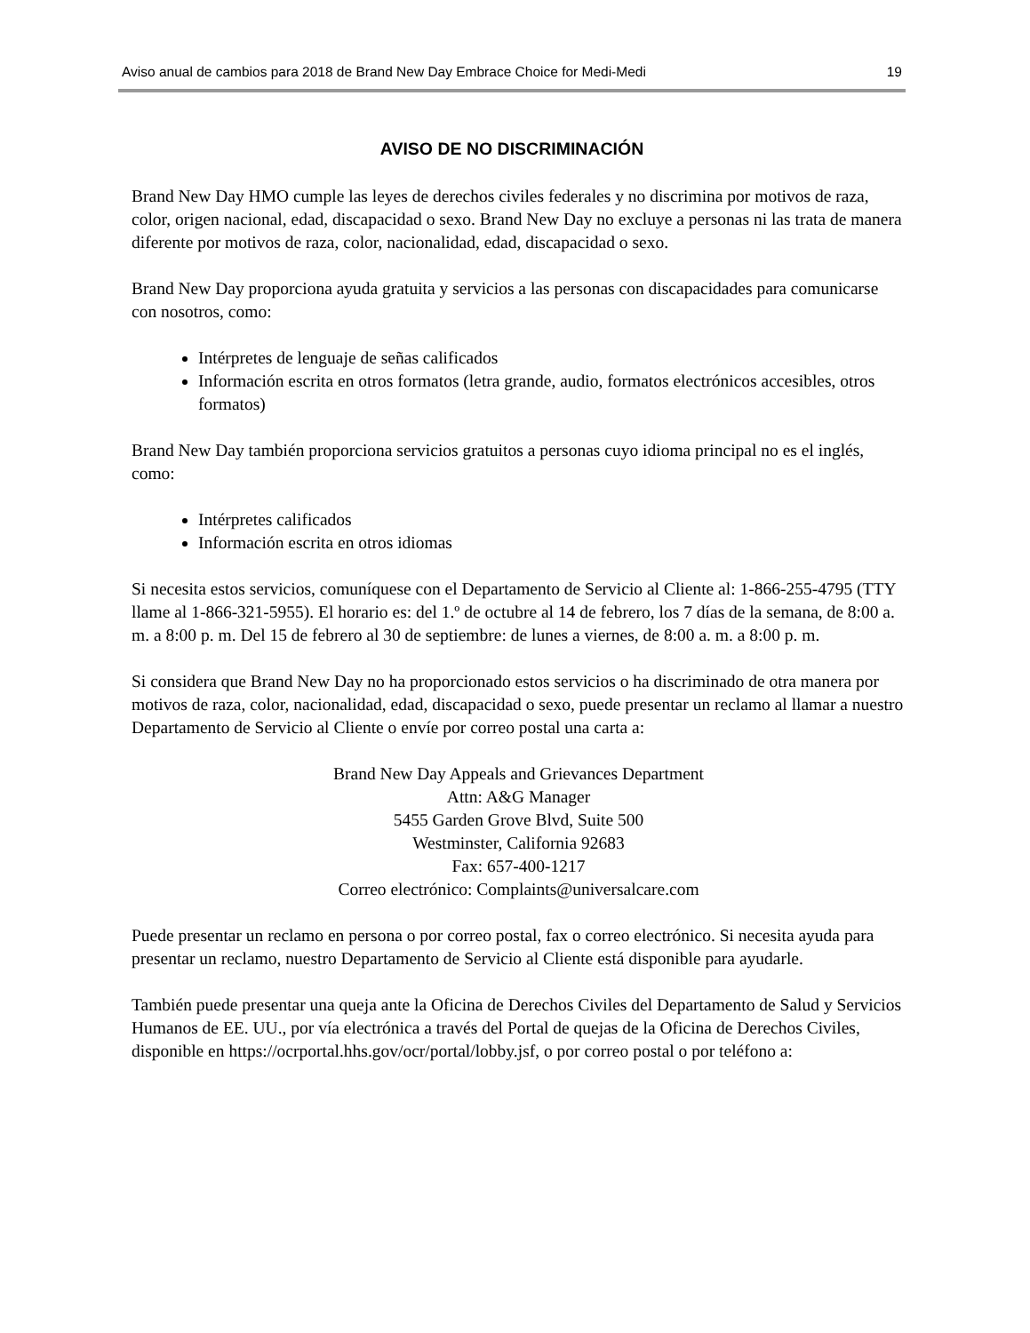Aviso anual de cambios para 2018 de Brand New Day Embrace Choice for Medi-Medi 19
AVISO DE NO DISCRIMINACIÓN
Brand New Day HMO cumple las leyes de derechos civiles federales y no discrimina por motivos de raza, color, origen nacional, edad, discapacidad o sexo. Brand New Day no excluye a personas ni las trata de manera diferente por motivos de raza, color, nacionalidad, edad, discapacidad o sexo.
Brand New Day proporciona ayuda gratuita y servicios a las personas con discapacidades para comunicarse con nosotros, como:
Intérpretes de lenguaje de señas calificados
Información escrita en otros formatos (letra grande, audio, formatos electrónicos accesibles, otros formatos)
Brand New Day también proporciona servicios gratuitos a personas cuyo idioma principal no es el inglés, como:
Intérpretes calificados
Información escrita en otros idiomas
Si necesita estos servicios, comuníquese con el Departamento de Servicio al Cliente al: 1-866-255-4795 (TTY llame al 1-866-321-5955). El horario es: del 1.º de octubre al 14 de febrero, los 7 días de la semana, de 8:00 a. m. a 8:00 p. m. Del 15 de febrero al 30 de septiembre: de lunes a viernes, de 8:00 a. m. a 8:00 p. m.
Si considera que Brand New Day no ha proporcionado estos servicios o ha discriminado de otra manera por motivos de raza, color, nacionalidad, edad, discapacidad o sexo, puede presentar un reclamo al llamar a nuestro Departamento de Servicio al Cliente o envíe por correo postal una carta a:
Brand New Day Appeals and Grievances Department
Attn: A&G Manager
5455 Garden Grove Blvd, Suite 500
Westminster, California 92683
Fax: 657-400-1217
Correo electrónico: Complaints@universalcare.com
Puede presentar un reclamo en persona o por correo postal, fax o correo electrónico. Si necesita ayuda para presentar un reclamo, nuestro Departamento de Servicio al Cliente está disponible para ayudarle.
También puede presentar una queja ante la Oficina de Derechos Civiles del Departamento de Salud y Servicios Humanos de EE. UU., por vía electrónica a través del Portal de quejas de la Oficina de Derechos Civiles, disponible en https://ocrportal.hhs.gov/ocr/portal/lobby.jsf, o por correo postal o por teléfono a: